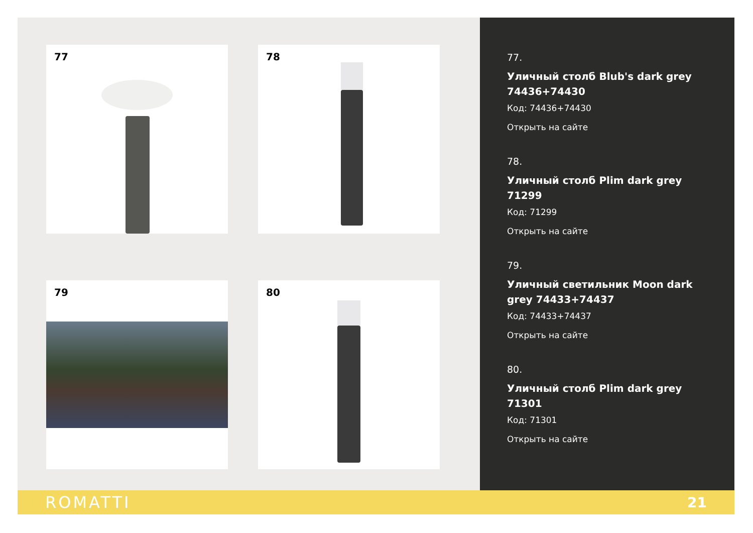77
78
79
80
77.
Уличный столб Blub's dark grey 74436+74430
Код: 74436+74430
Открыть на сайте
78.
Уличный столб Plim dark grey 71299
Код: 71299
Открыть на сайте
79.
Уличный светильник Moon dark grey 74433+74437
Код: 74433+74437
Открыть на сайте
80.
Уличный столб Plim dark grey 71301
Код: 71301
Открыть на сайте
ROMATTI 21